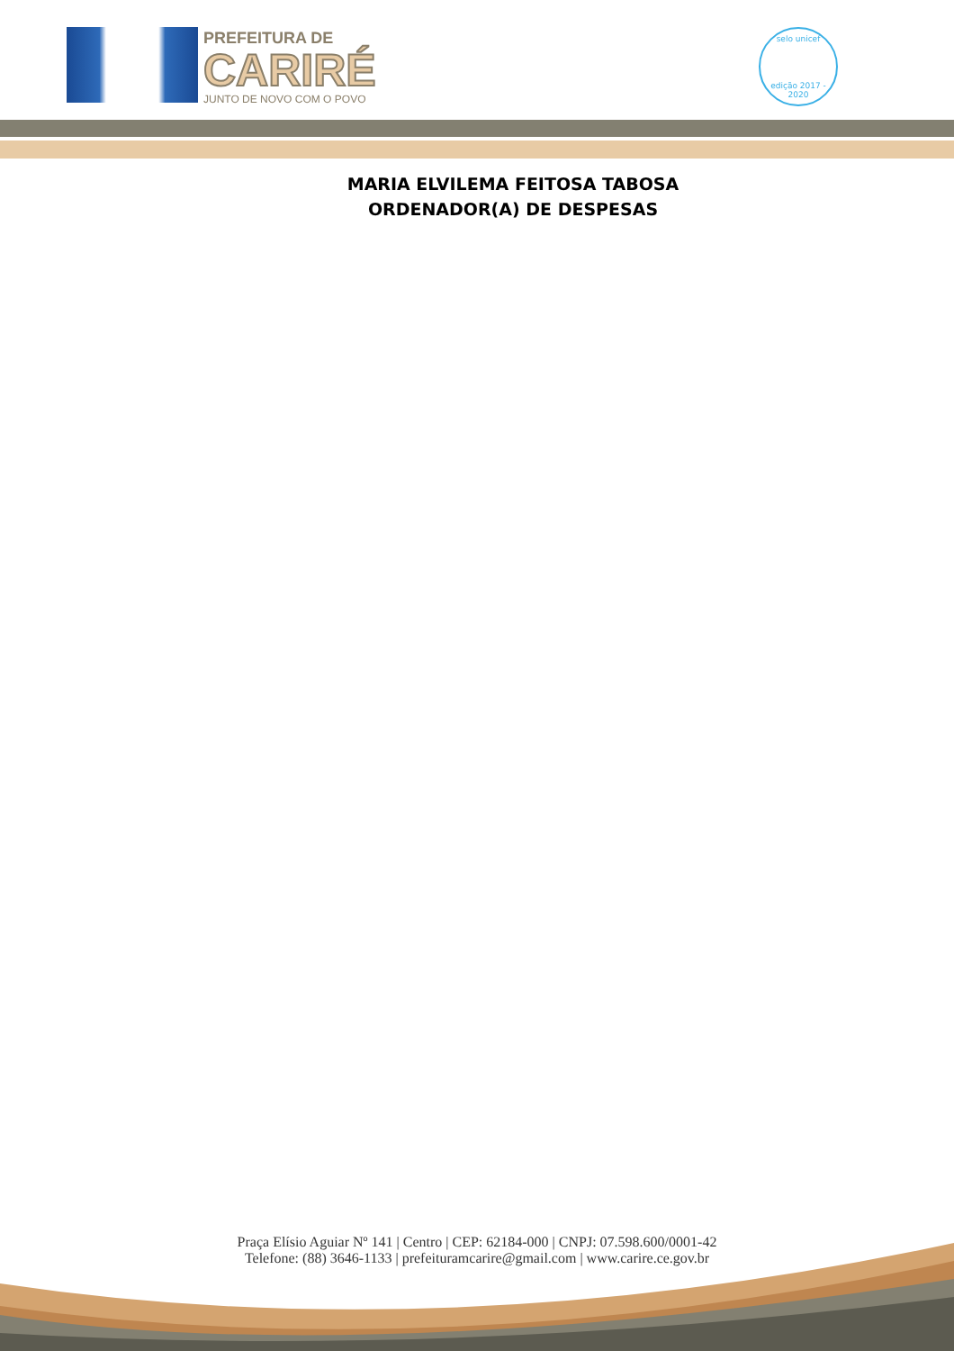PREFEITURA DE
CARIRÉ
JUNTO DE NOVO COM O POVO
selo unicef
edição 2017 - 2020
MARIA ELVILEMA FEITOSA TABOSA
ORDENADOR(A) DE DESPESAS
Praça Elísio Aguiar Nº 141 | Centro | CEP: 62184-000 | CNPJ: 07.598.600/0001-42
Telefone: (88) 3646-1133 | prefeituramcarire@gmail.com | www.carire.ce.gov.br